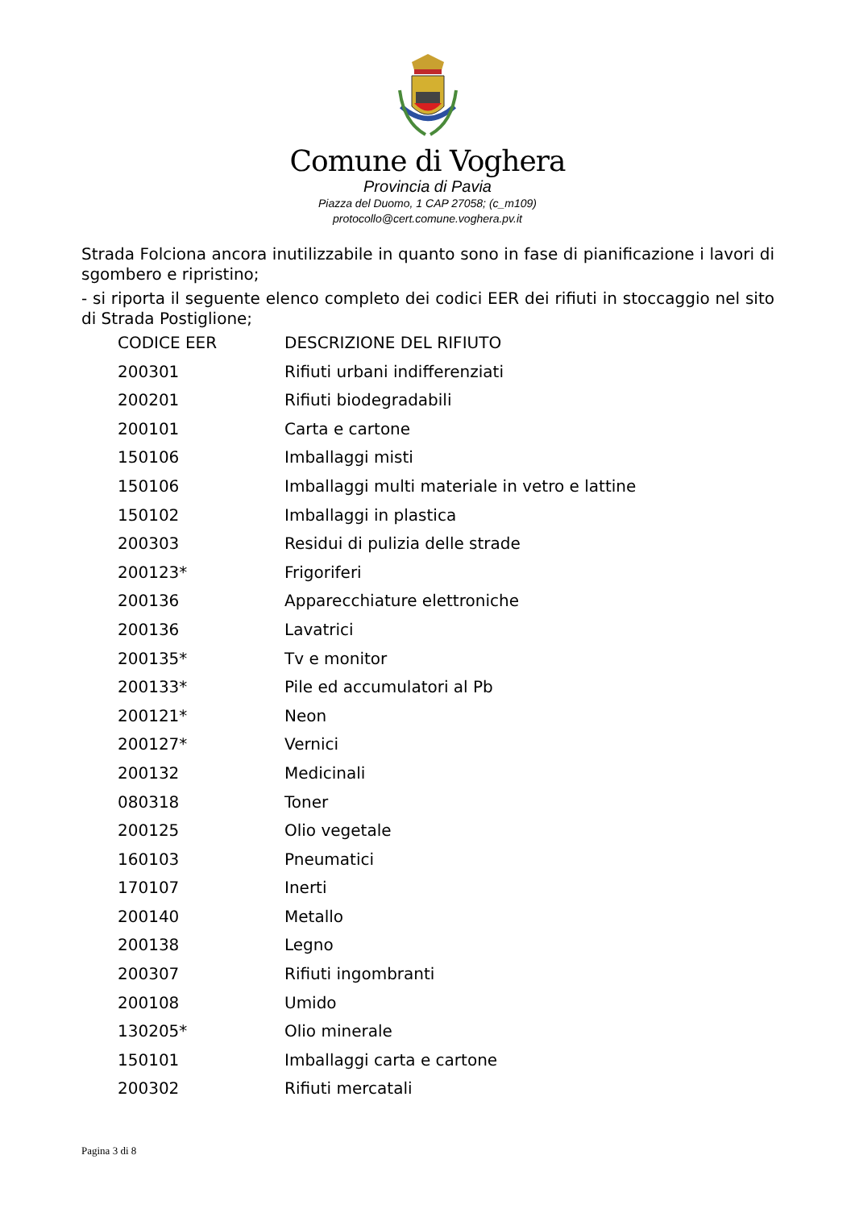Comune di Voghera
Provincia di Pavia
Piazza del Duomo, 1 CAP 27058; (c_m109)
protocollo@cert.comune.voghera.pv.it
Strada Folciona ancora inutilizzabile in quanto sono in fase di pianificazione i lavori di sgombero e ripristino;
- si riporta il seguente elenco completo dei codici EER dei rifiuti in stoccaggio nel sito di Strada Postiglione;
| CODICE EER | DESCRIZIONE DEL RIFIUTO |
| 200301 | Rifiuti urbani indifferenziati |
| 200201 | Rifiuti biodegradabili |
| 200101 | Carta e cartone |
| 150106 | Imballaggi misti |
| 150106 | Imballaggi multi materiale in vetro e lattine |
| 150102 | Imballaggi in plastica |
| 200303 | Residui di pulizia delle strade |
| 200123* | Frigoriferi |
| 200136 | Apparecchiature elettroniche |
| 200136 | Lavatrici |
| 200135* | Tv e monitor |
| 200133* | Pile ed accumulatori al Pb |
| 200121* | Neon |
| 200127* | Vernici |
| 200132 | Medicinali |
| 080318 | Toner |
| 200125 | Olio vegetale |
| 160103 | Pneumatici |
| 170107 | Inerti |
| 200140 | Metallo |
| 200138 | Legno |
| 200307 | Rifiuti ingombranti |
| 200108 | Umido |
| 130205* | Olio minerale |
| 150101 | Imballaggi carta e cartone |
| 200302 | Rifiuti mercatali |
Pagina 3 di 8